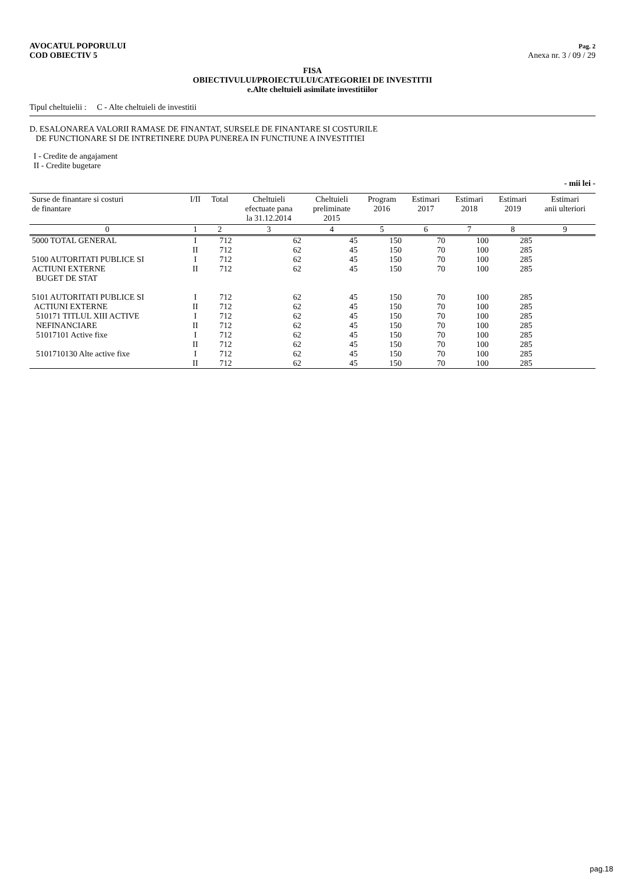AVOCATUL POPORULUI
COD OBIECTIV 5
Pag. 2
Anexa nr. 3 / 09 / 29
FISA
OBIECTIVULUI/PROIECTULUI/CATEGORIEI DE INVESTITII
e.Alte cheltuieli asimilate investitiilor
Tipul cheltuielii : C - Alte cheltuieli de investitii
D. ESALONAREA VALORII RAMASE DE FINANTAT, SURSELE DE FINANTARE SI COSTURILE
DE FUNCTIONARE SI DE INTRETINERE DUPA PUNEREA IN FUNCTIUNE A INVESTITIEI
I - Credite de angajament
II - Credite bugetare
- mii lei -
| Surse de finantare si costuri de finantare | I/II | Total | Cheltuieli efectuate pana la 31.12.2014 | Cheltuieli preliminate 2015 | Program 2016 | Estimari 2017 | Estimari 2018 | Estimari 2019 | Estimari anii ulteriori |
| --- | --- | --- | --- | --- | --- | --- | --- | --- | --- |
| 0 | 1 | 2 | 3 | 4 | 5 | 6 | 7 | 8 | 9 |
| 5000 TOTAL GENERAL | I | 712 | 62 | 45 | 150 | 70 | 100 | 285 | |
| | II | 712 | 62 | 45 | 150 | 70 | 100 | 285 | |
| 5100 AUTORITATI PUBLICE SI | I | 712 | 62 | 45 | 150 | 70 | 100 | 285 | |
| ACTIUNI EXTERNE | II | 712 | 62 | 45 | 150 | 70 | 100 | 285 | |
| BUGET DE STAT | | | | | | | | | |
| 5101 AUTORITATI PUBLICE SI | I | 712 | 62 | 45 | 150 | 70 | 100 | 285 | |
| ACTIUNI EXTERNE | II | 712 | 62 | 45 | 150 | 70 | 100 | 285 | |
| 510171 TITLUL XIII ACTIVE | I | 712 | 62 | 45 | 150 | 70 | 100 | 285 | |
| NEFINANCIARE | II | 712 | 62 | 45 | 150 | 70 | 100 | 285 | |
| 51017101 Active fixe | I | 712 | 62 | 45 | 150 | 70 | 100 | 285 | |
| | II | 712 | 62 | 45 | 150 | 70 | 100 | 285 | |
| 5101710130 Alte active fixe | I | 712 | 62 | 45 | 150 | 70 | 100 | 285 | |
| | II | 712 | 62 | 45 | 150 | 70 | 100 | 285 | |
pag.18